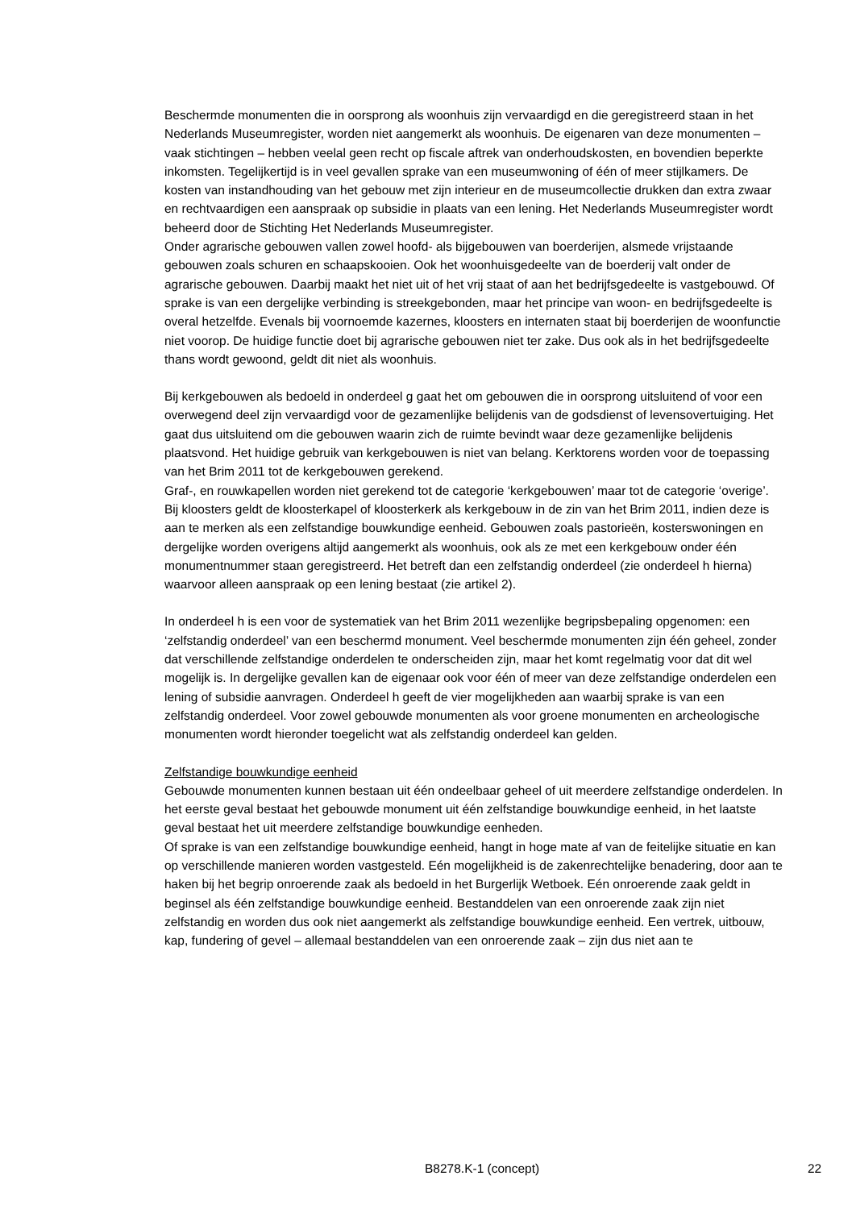Beschermde monumenten die in oorsprong als woonhuis zijn vervaardigd en die geregistreerd staan in het Nederlands Museumregister, worden niet aangemerkt als woonhuis. De eigenaren van deze monumenten – vaak stichtingen – hebben veelal geen recht op fiscale aftrek van onderhoudskosten, en bovendien beperkte inkomsten. Tegelijkertijd is in veel gevallen sprake van een museumwoning of één of meer stijlkamers. De kosten van instandhouding van het gebouw met zijn interieur en de museumcollectie drukken dan extra zwaar en rechtvaardigen een aanspraak op subsidie in plaats van een lening. Het Nederlands Museumregister wordt beheerd door de Stichting Het Nederlands Museumregister.
Onder agrarische gebouwen vallen zowel hoofd- als bijgebouwen van boerderijen, alsmede vrijstaande gebouwen zoals schuren en schaapskooien. Ook het woonhuisgedeelte van de boerderij valt onder de agrarische gebouwen. Daarbij maakt het niet uit of het vrij staat of aan het bedrijfsgedeelte is vastgebouwd. Of sprake is van een dergelijke verbinding is streekgebonden, maar het principe van woon- en bedrijfsgedeelte is overal hetzelfde. Evenals bij voornoemde kazernes, kloosters en internaten staat bij boerderijen de woonfunctie niet voorop. De huidige functie doet bij agrarische gebouwen niet ter zake. Dus ook als in het bedrijfsgedeelte thans wordt gewoond, geldt dit niet als woonhuis.
Bij kerkgebouwen als bedoeld in onderdeel g gaat het om gebouwen die in oorsprong uitsluitend of voor een overwegend deel zijn vervaardigd voor de gezamenlijke belijdenis van de godsdienst of levensovertuiging. Het gaat dus uitsluitend om die gebouwen waarin zich de ruimte bevindt waar deze gezamenlijke belijdenis plaatsvond. Het huidige gebruik van kerkgebouwen is niet van belang. Kerktorens worden voor de toepassing van het Brim 2011 tot de kerkgebouwen gerekend.
Graf-, en rouwkapellen worden niet gerekend tot de categorie ‘kerkgebouwen’ maar tot de categorie ‘overige’. Bij kloosters geldt de kloosterkapel of kloosterkerk als kerkgebouw in de zin van het Brim 2011, indien deze is aan te merken als een zelfstandige bouwkundige eenheid. Gebouwen zoals pastorieën, kosterswoningen en dergelijke worden overigens altijd aangemerkt als woonhuis, ook als ze met een kerkgebouw onder één monumentnummer staan geregistreerd. Het betreft dan een zelfstandig onderdeel (zie onderdeel h hierna) waarvoor alleen aanspraak op een lening bestaat (zie artikel 2).
In onderdeel h is een voor de systematiek van het Brim 2011 wezenlijke begripsbepaling opgenomen: een ‘zelfstandig onderdeel’ van een beschermd monument. Veel beschermde monumenten zijn één geheel, zonder dat verschillende zelfstandige onderdelen te onderscheiden zijn, maar het komt regelmatig voor dat dit wel mogelijk is. In dergelijke gevallen kan de eigenaar ook voor één of meer van deze zelfstandige onderdelen een lening of subsidie aanvragen. Onderdeel h geeft de vier mogelijkheden aan waarbij sprake is van een zelfstandig onderdeel. Voor zowel gebouwde monumenten als voor groene monumenten en archeologische monumenten wordt hieronder toegelicht wat als zelfstandig onderdeel kan gelden.
Zelfstandige bouwkundige eenheid
Gebouwde monumenten kunnen bestaan uit één ondeelbaar geheel of uit meerdere zelfstandige onderdelen. In het eerste geval bestaat het gebouwde monument uit één zelfstandige bouwkundige eenheid, in het laatste geval bestaat het uit meerdere zelfstandige bouwkundige eenheden.
Of sprake is van een zelfstandige bouwkundige eenheid, hangt in hoge mate af van de feitelijke situatie en kan op verschillende manieren worden vastgesteld. Eén mogelijkheid is de zakenrechtelijke benadering, door aan te haken bij het begrip onroerende zaak als bedoeld in het Burgerlijk Wetboek. Eén onroerende zaak geldt in beginsel als één zelfstandige bouwkundige eenheid. Bestanddelen van een onroerende zaak zijn niet zelfstandig en worden dus ook niet aangemerkt als zelfstandige bouwkundige eenheid. Een vertrek, uitbouw, kap, fundering of gevel – allemaal bestanddelen van een onroerende zaak – zijn dus niet aan te
B8278.K-1 (concept) 22